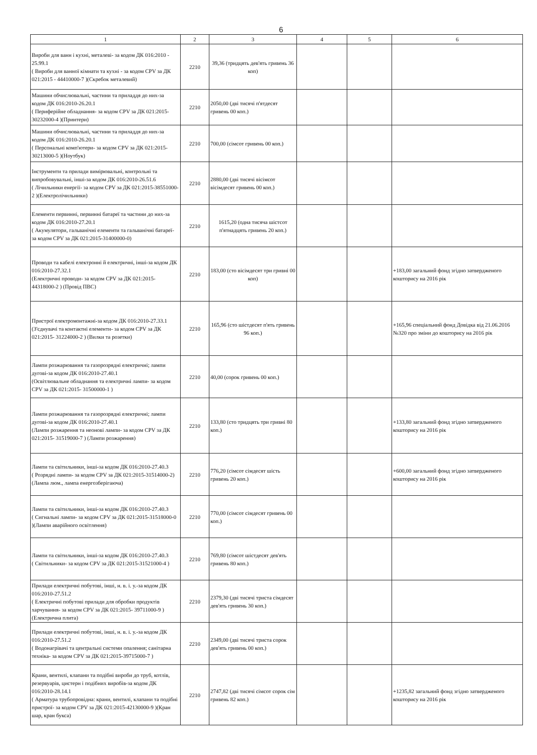6
| 1 | 2 | 3 | 4 | 5 | 6 |
| --- | --- | --- | --- | --- | --- |
| Вироби для ванн і кухні, металеві- за кодом ДК 016:2010 - 25.99.1 ( Вироби для ванної кімнати та кухні - за кодом CPV за ДК 021:2015 - 44410000-7 )(Скребок металевий) | 2210 | 39,36 (тридцять дев'ять гривень 36 коп) | | | |
| Машини обчислювальні, частини та приладдя до них-за кодом ДК 016:2010-26.20.1 ( Периферійне обладнання- за кодом CPV за ДК 021:2015- 30232000-4 )(Принтери) | 2210 | 2050,00 (дві тисячі п'ятдесят гривень 00 коп.) | | | |
| Машини обчислювальні, частини та приладдя до них-за кодом ДК 016:2010-26.20.1 ( Персональні комп'ютери- за кодом CPV за ДК 021:2015- 30213000-5 )(Ноутбук) | 2210 | 700,00 (сімсот гривень 00 коп.) | | | |
| Інструменти та прилади вимірювальні, контрольні та випробовувальні, інші-за кодом ДК 016:2010-26.51.6 ( Лічильники енергії- за кодом CPV за ДК 021:2015-38551000-2 )(Електролічильники) | 2210 | 2880,00 (дві тисячі вісімсот вісімдесят гривень 00 коп.) | | | |
| Елементи первинні, первинні батареї та частини до них-за кодом ДК 016:2010-27.20.1 ( Акумулятори, гальванічні елементи та гальванічні батареї- за кодом CPV за ДК 021:2015-31400000-0) | 2210 | 1615,20 (одна тисяча шістсот п'ятнадцять гривень 20 коп.) | | | |
| Проводи та кабелі електронні й електричні, інші-за кодом ДК 016:2010-27.32.1 (Електричні проводи- за кодом CPV за ДК 021:2015-44318000-2 ) (Провід ПВС) | 2210 | 183,00 (сто вісімдесят три гривні 00 коп) | | | +183,00 загальний фонд згідно затвердженого кошторису на 2016 рік |
| Пристрої електромонтажні-за кодом ДК 016:2010-27.33.1 (З'єднувачі та контактні елементи- за кодом CPV за ДК 021:2015- 31224000-2 ) (Вилки та розетки) | 2210 | 165,96 (сто шістдесят п'ять гривень 96 коп.) | | | +165,96 спеціальний фонд Довідка від 21.06.2016 №320 про зміни до кошторису на 2016 рік |
| Лампи розжарювання та газорозрядні електричні; лампи дугові-за кодом ДК 016:2010-27.40.1 (Освітлювальне обладнання та електричні лампи- за кодом CPV за ДК 021:2015- 31500000-1 ) | 2210 | 40,00 (сорок гривень 00 коп.) | | | |
| Лампи розжарювання та газорозрядні електричні; лампи дугові-за кодом ДК 016:2010-27.40.1 (Лампи розжарення та неонові лампи- за кодом CPV за ДК 021:2015- 31519000-7 ) (Лампи розжарення) | 2210 | 133,80 (сто тридцять три гривні 80 коп.) | | | +133,80 загальний фонд згідно затвердженого кошторису на 2016 рік |
| Лампи та світильники, інші-за кодом ДК 016:2010-27.40.3 ( Розрядні лампи- за кодом CPV за ДК 021:2015-31514000-2) (Лампа люм., лампа енергозберігаюча) | 2210 | 776,20 (сімсот сімдесят шість гривень 20 коп.) | | | +600,00 загальний фонд згідно затвердженого кошторису на 2016 рік |
| Лампи та світильники, інші-за кодом ДК 016:2010-27.40.3 ( Сигнальні лампи- за кодом CPV за ДК 021:2015-31518000-0 )(Лампи аварійного освітлення) | 2210 | 770,00 (сімсот сімдесят гривень 00 коп.) | | | |
| Лампи та світильники, інші-за кодом ДК 016:2010-27.40.3 ( Світильники- за кодом CPV за ДК 021:2015-31521000-4 ) | 2210 | 769,80 (сімсот шістдесят дев'ять гривень 80 коп.) | | | |
| Прилади електричні побутові, інші, н. в. і. у.-за кодом ДК 016:2010-27.51.2 ( Електричні побутові прилади для обробки продуктів харчування- за кодом CPV за ДК 021:2015- 39711000-9 )(Електрична плита) | 2210 | 2379,30 (дві тисячі триста сімдесят дев'ять гривень 30 коп.) | | | |
| Прилади електричні побутові, інші, н. в. і. у.-за кодом ДК 016:2010-27.51.2 ( Водонагрівачі та центральні системи опалення; санітарна техніка- за кодом CPV за ДК 021:2015-39715000-7 ) | 2210 | 2349,00 (дві тисячі триста сорок дев'ять гривень 00 коп.) | | | |
| Крани, вентилі, клапани та подібні вироби до труб, котлів, резервуарів, цистерн і подібних виробів-за кодом ДК 016:2010-28.14.1 ( Арматура трубопровідна: крани, вентилі, клапани та подібні пристрої- за кодом CPV за ДК 021:2015-42130000-9 )(Кран шар, кран букса) | 2210 | 2747,82 (дві тисячі сімсот сорок сім гривень 82 коп.) | | | +1235,82 загальний фонд згідно затвердженого кошторису на 2016 рік |